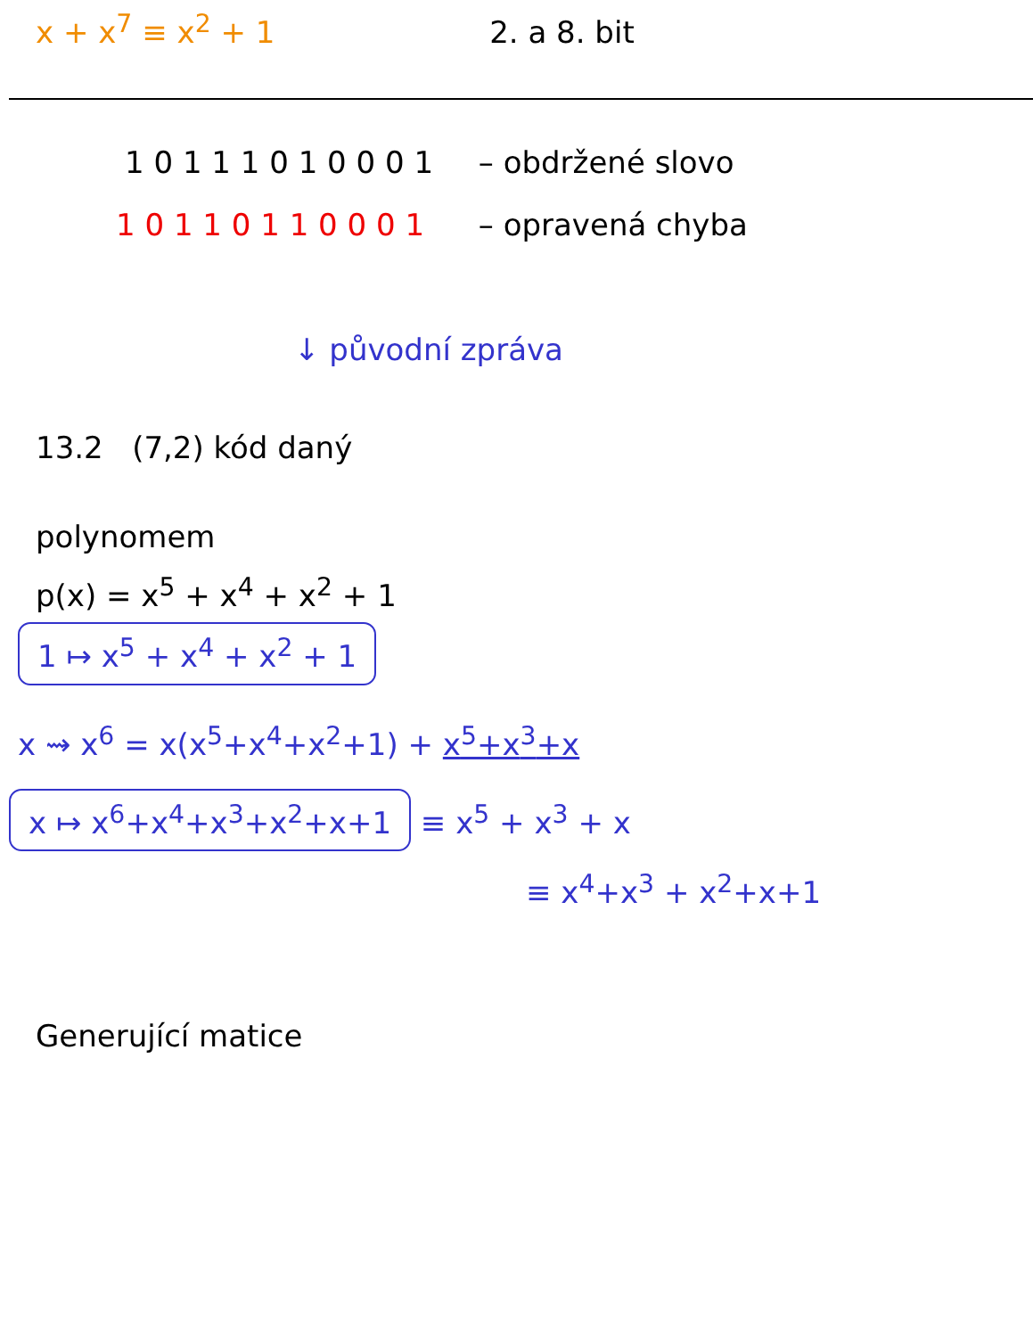x + x<sup>7</sup> ≡ x<sup>2</sup> + 1 2. a 8. bit
1 0 1 1 1 0 1 0 0 0 1 – obdržené slovo
1 0 1 1 0 1 1 0 0 0 1 – opravená chyba
↓ původní zpráva
13.2 (7,2) kód daný
polynomem
p(x) = x<sup>5</sup> + x<sup>4</sup> + x<sup>2</sup> + 1
1 ↦ x<sup>5</sup> + x<sup>4</sup> + x<sup>2</sup> + 1
x ⇝ x<sup>6</sup> = x(x<sup>5</sup>+x<sup>4</sup>+x<sup>2</sup>+1) + x<sup>5</sup>+x<sup>3</sup>+x
x ↦ x<sup>6</sup>+x<sup>4</sup>+x<sup>3</sup>+x<sup>2</sup>+x+1 ≡ x<sup>5</sup> + x<sup>3</sup> + x
≡ x<sup>4</sup>+x<sup>3</sup> + x<sup>2</sup>+x+1
Generující matice